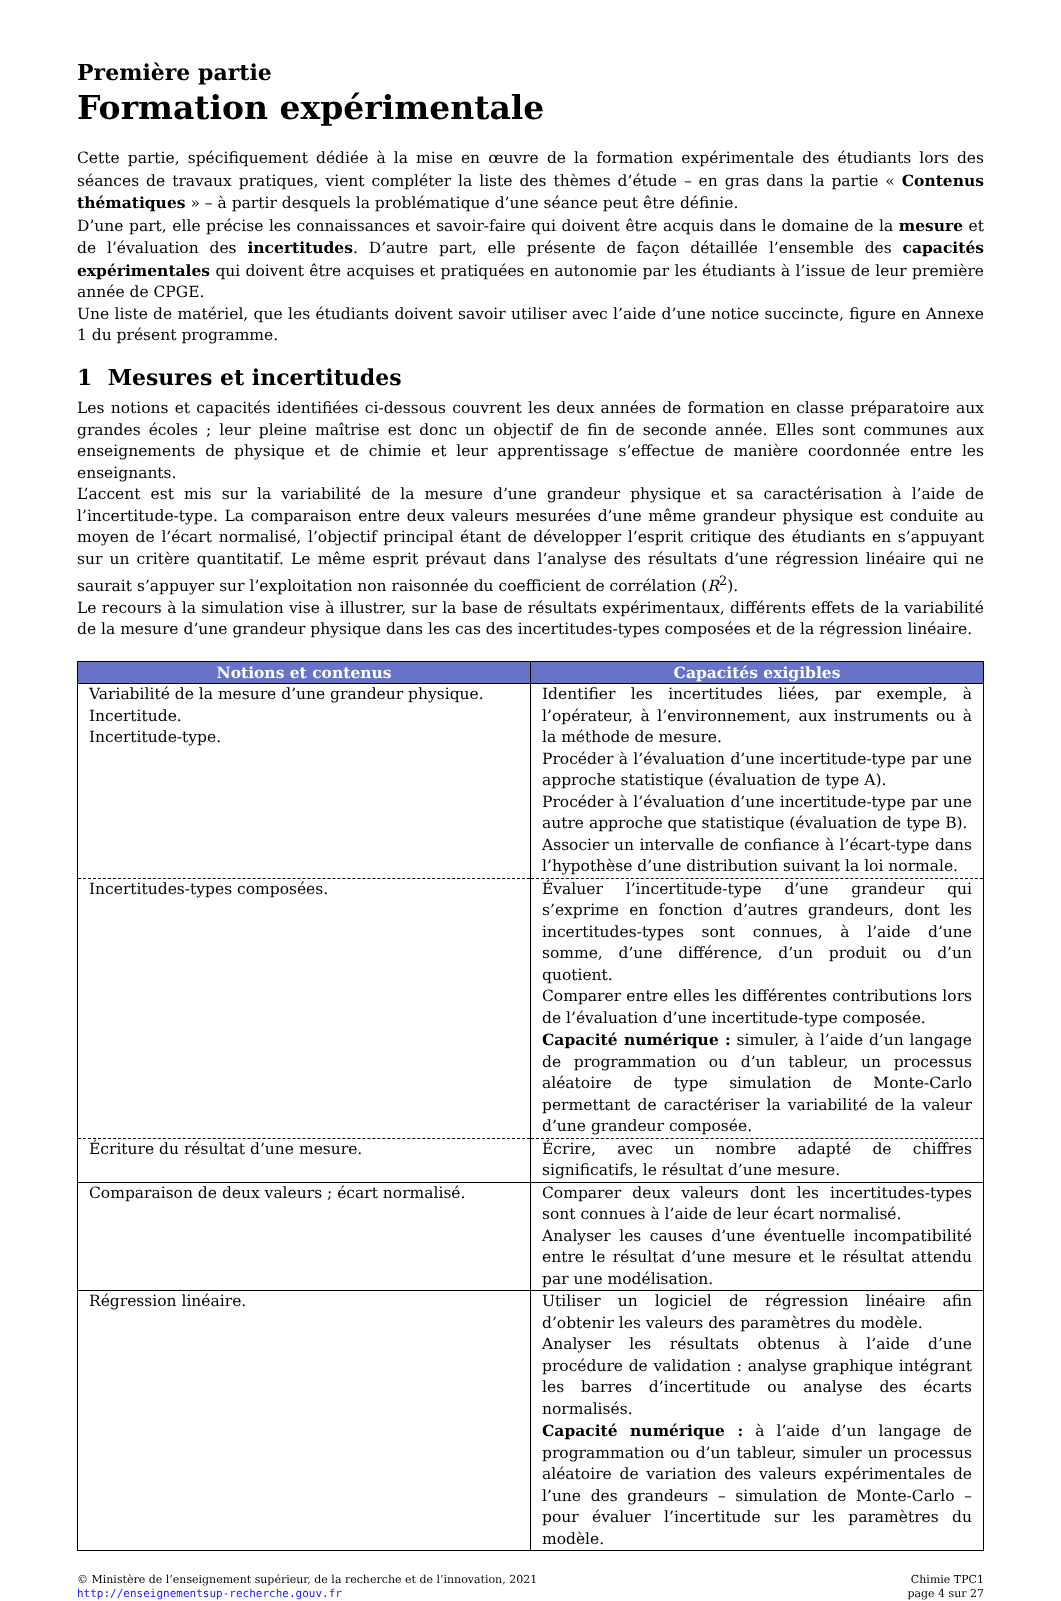Première partie
Formation expérimentale
Cette partie, spécifiquement dédiée à la mise en œuvre de la formation expérimentale des étudiants lors des séances de travaux pratiques, vient compléter la liste des thèmes d’étude – en gras dans la partie « Contenus thématiques » – à partir desquels la problématique d’une séance peut être définie.
D’une part, elle précise les connaissances et savoir-faire qui doivent être acquis dans le domaine de la mesure et de l’évaluation des incertitudes. D’autre part, elle présente de façon détaillée l’ensemble des capacités expérimentales qui doivent être acquises et pratiquées en autonomie par les étudiants à l’issue de leur première année de CPGE.
Une liste de matériel, que les étudiants doivent savoir utiliser avec l’aide d’une notice succincte, figure en Annexe 1 du présent programme.
1 Mesures et incertitudes
Les notions et capacités identifiées ci-dessous couvrent les deux années de formation en classe préparatoire aux grandes écoles ; leur pleine maîtrise est donc un objectif de fin de seconde année. Elles sont communes aux enseignements de physique et de chimie et leur apprentissage s’effectue de manière coordonnée entre les enseignants.
L’accent est mis sur la variabilité de la mesure d’une grandeur physique et sa caractérisation à l’aide de l’incertitude-type. La comparaison entre deux valeurs mesurées d’une même grandeur physique est conduite au moyen de l’écart normalisé, l’objectif principal étant de développer l’esprit critique des étudiants en s’appuyant sur un critère quantitatif. Le même esprit prévaut dans l’analyse des résultats d’une régression linéaire qui ne saurait s’appuyer sur l’exploitation non raisonnée du coefficient de corrélation (R<sup>2</sup>).
Le recours à la simulation vise à illustrer, sur la base de résultats expérimentaux, différents effets de la variabilité de la mesure d’une grandeur physique dans les cas des incertitudes-types composées et de la régression linéaire.
| Notions et contenus | Capacités exigibles |
| --- | --- |
| Variabilité de la mesure d’une grandeur physique. Incertitude. Incertitude-type. | Identifier les incertitudes liées, par exemple, à l’opérateur, à l’environnement, aux instruments ou à la méthode de mesure. Procéder à l’évaluation d’une incertitude-type par une approche statistique (évaluation de type A). Procéder à l’évaluation d’une incertitude-type par une autre approche que statistique (évaluation de type B). Associer un intervalle de confiance à l’écart-type dans l’hypothèse d’une distribution suivant la loi normale. |
| Incertitudes-types composées. | Évaluer l’incertitude-type d’une grandeur qui s’exprime en fonction d’autres grandeurs, dont les incertitudes-types sont connues, à l’aide d’une somme, d’une différence, d’un produit ou d’un quotient. Comparer entre elles les différentes contributions lors de l’évaluation d’une incertitude-type composée. Capacité numérique : simuler, à l’aide d’un langage de programmation ou d’un tableur, un processus aléatoire de type simulation de Monte-Carlo permettant de caractériser la variabilité de la valeur d’une grandeur composée. |
| Écriture du résultat d’une mesure. | Écrire, avec un nombre adapté de chiffres significatifs, le résultat d’une mesure. |
| Comparaison de deux valeurs ; écart normalisé. | Comparer deux valeurs dont les incertitudes-types sont connues à l’aide de leur écart normalisé. Analyser les causes d’une éventuelle incompatibilité entre le résultat d’une mesure et le résultat attendu par une modélisation. |
| Régression linéaire. | Utiliser un logiciel de régression linéaire afin d’obtenir les valeurs des paramètres du modèle. Analyser les résultats obtenus à l’aide d’une procédure de validation : analyse graphique intégrant les barres d’incertitude ou analyse des écarts normalisés. Capacité numérique : à l’aide d’un langage de programmation ou d’un tableur, simuler un processus aléatoire de variation des valeurs expérimentales de l’une des grandeurs – simulation de Monte-Carlo – pour évaluer l’incertitude sur les paramètres du modèle. |
© Ministère de l’enseignement supérieur, de la recherche et de l’innovation, 2021
http://enseignementsup-recherche.gouv.fr
Chimie TPC1
page 4 sur 27